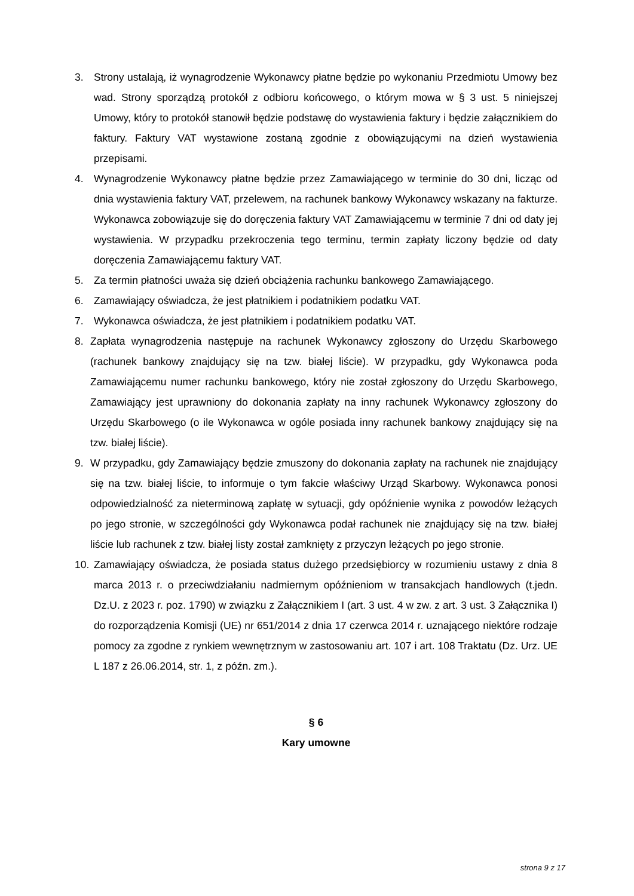3. Strony ustalają, iż wynagrodzenie Wykonawcy płatne będzie po wykonaniu Przedmiotu Umowy bez wad. Strony sporządzą protokół z odbioru końcowego, o którym mowa w § 3 ust. 5 niniejszej Umowy, który to protokół stanowił będzie podstawę do wystawienia faktury i będzie załącznikiem do faktury. Faktury VAT wystawione zostaną zgodnie z obowiązującymi na dzień wystawienia przepisami.
4. Wynagrodzenie Wykonawcy płatne będzie przez Zamawiającego w terminie do 30 dni, licząc od dnia wystawienia faktury VAT, przelewem, na rachunek bankowy Wykonawcy wskazany na fakturze. Wykonawca zobowiązuje się do doręczenia faktury VAT Zamawiającemu w terminie 7 dni od daty jej wystawienia. W przypadku przekroczenia tego terminu, termin zapłaty liczony będzie od daty doręczenia Zamawiającemu faktury VAT.
5. Za termin płatności uważa się dzień obciążenia rachunku bankowego Zamawiającego.
6. Zamawiający oświadcza, że jest płatnikiem i podatnikiem podatku VAT.
7. Wykonawca oświadcza, że jest płatnikiem i podatnikiem podatku VAT.
8. Zapłata wynagrodzenia następuje na rachunek Wykonawcy zgłoszony do Urzędu Skarbowego (rachunek bankowy znajdujący się na tzw. białej liście). W przypadku, gdy Wykonawca poda Zamawiającemu numer rachunku bankowego, który nie został zgłoszony do Urzędu Skarbowego, Zamawiający jest uprawniony do dokonania zapłaty na inny rachunek Wykonawcy zgłoszony do Urzędu Skarbowego (o ile Wykonawca w ogóle posiada inny rachunek bankowy znajdujący się na tzw. białej liście).
9. W przypadku, gdy Zamawiający będzie zmuszony do dokonania zapłaty na rachunek nie znajdujący się na tzw. białej liście, to informuje o tym fakcie właściwy Urząd Skarbowy. Wykonawca ponosi odpowiedzialność za nieterminową zapłatę w sytuacji, gdy opóźnienie wynika z powodów leżących po jego stronie, w szczególności gdy Wykonawca podał rachunek nie znajdujący się na tzw. białej liście lub rachunek z tzw. białej listy został zamknięty z przyczyn leżących po jego stronie.
10. Zamawiający oświadcza, że posiada status dużego przedsiębiorcy w rozumieniu ustawy z dnia 8 marca 2013 r. o przeciwdziałaniu nadmiernym opóźnieniom w transakcjach handlowych (t.jedn. Dz.U. z 2023 r. poz. 1790) w związku z Załącznikiem I (art. 3 ust. 4 w zw. z art. 3 ust. 3 Załącznika I) do rozporządzenia Komisji (UE) nr 651/2014 z dnia 17 czerwca 2014 r. uznającego niektóre rodzaje pomocy za zgodne z rynkiem wewnętrznym w zastosowaniu art. 107 i art. 108 Traktatu (Dz. Urz. UE L 187 z 26.06.2014, str. 1, z późn. zm.).
§ 6
Kary umowne
strona 9 z 17